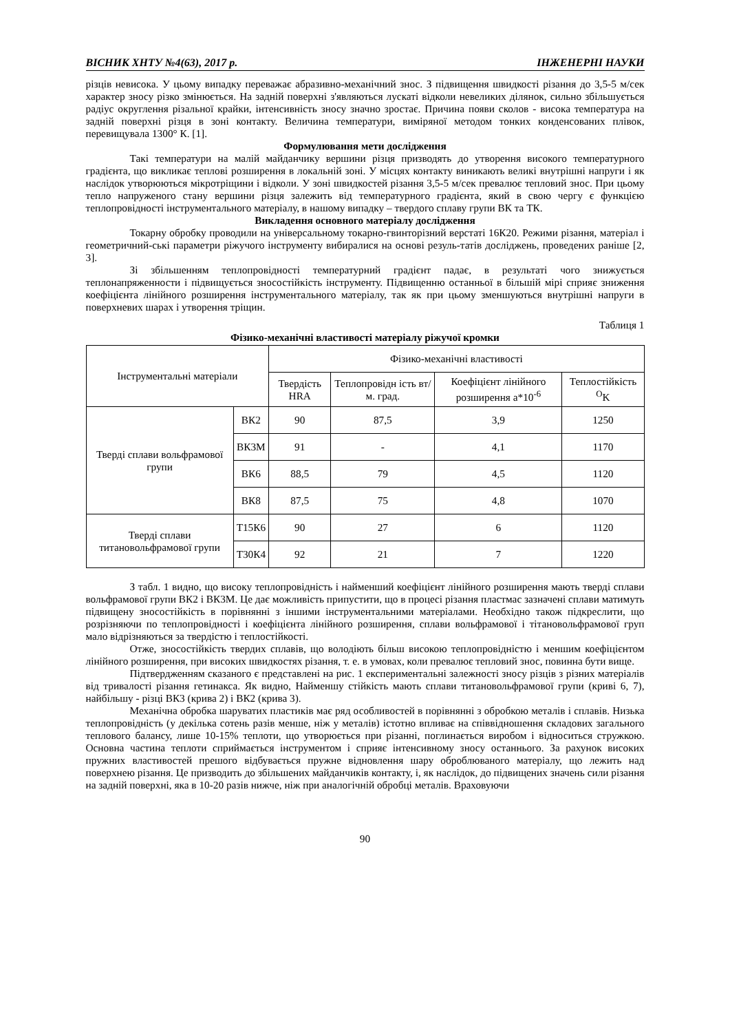ВІСНИК ХНТУ №4(63), 2017 р. ІНЖЕНЕРНІ НАУКИ
різців невисока. У цьому випадку переважає абразивно-механічний знос. З підвищення швидкості різання до 3,5-5 м/сек характер зносу різко змінюється. На задній поверхні з'являються лускаті відколи невеликих ділянок, сильно збільшується радіус округлення різальної крайки, інтенсивність зносу значно зростає. Причина появи сколов - висока температура на задній поверхні різця в зоні контакту. Величина температури, виміряної методом тонких конденсованих плівок, перевищувала 1300° К. [1].
Формулювання мети дослідження
Такі температури на малій майданчику вершини різця призводять до утворення високого температурного градієнта, що викликає теплові розширення в локальній зоні. У місцях контакту виникають великі внутрішні напруги і як наслідок утворюються мікротріщини і відколи. У зоні швидкостей різання 3,5-5 м/сек превалює тепловий знос. При цьому тепло напруженого стану вершини різця залежить від температурного градієнта, який в свою чергу є функцією теплопровідності інструментального матеріалу, в нашому випадку – твердого сплаву групи ВК та ТК.
Викладення основного матеріалу дослідження
Токарну обробку проводили на універсальному токарно-гвинторізний верстаті 16К20. Режими різання, матеріал і геометричний-ські параметри ріжучого інструменту вибиралися на основі резуль-татів досліджень, проведених раніше [2, 3].
Зі збільшенням теплопровідності температурний градієнт падає, в результаті чого знижується теплонапряженности і підвищується зносостійкість інструменту. Підвищенню останньої в більшій мірі сприяє зниження коефіцієнта лінійного розширення інструментального матеріалу, так як при цьому зменшуються внутрішні напруги в поверхневих шарах і утворення тріщин.
Таблиця 1
Фізико-механічні властивості матеріалу ріжучої кромки
| Інструментальні матеріали | | Фізико-механічні властивості | | | |
| --- | --- | --- | --- | --- | --- |
| | | Твердість HRA | Теплопровідн ість вт/м. град. | Коефіцієнт лінійного розширення а*10<sup>-6</sup> | Теплостійкість <sup>O</sup>K |
| Тверді сплави вольфрамової групи | ВК2 | 90 | 87,5 | 3,9 | 1250 |
| | ВК3М | 91 | - | 4,1 | 1170 |
| | ВК6 | 88,5 | 79 | 4,5 | 1120 |
| | ВК8 | 87,5 | 75 | 4,8 | 1070 |
| Тверді сплави титановольфрамової групи | Т15К6 | 90 | 27 | 6 | 1120 |
| | Т30К4 | 92 | 21 | 7 | 1220 |
З табл. 1 видно, що високу теплопровідність і найменший коефіцієнт лінійного розширення мають тверді сплави вольфрамової групи ВК2 і ВК3М. Це дає можливість припустити, що в процесі різання пластмас зазначені сплави матимуть підвищену зносостійкість в порівнянні з іншими інструментальними матеріалами. Необхідно також підкреслити, що розрізняючи по теплопровідності і коефіцієнта лінійного розширення, сплави вольфрамової і тітановольфрамової груп мало відрізняються за твердістю і теплостійкості.
Отже, зносостійкість твердих сплавів, що володіють більш високою теплопровідністю і меншим коефіцієнтом лінійного розширення, при високих швидкостях різання, т. е. в умовах, коли превалює тепловий знос, повинна бути вище.
Підтвердженням сказаного є представлені на рис. 1 експериментальні залежності зносу різців з різних матеріалів від тривалості різання гетинакса. Як видно, Найменшу стійкість мають сплави титановольфрамової групи (криві 6, 7), найбільшу - різці ВК3 (крива 2) і ВК2 (крива 3).
Механічна обробка шаруватих пластиків має ряд особливостей в порівнянні з обробкою металів і сплавів. Низька теплопровідність (у декілька сотень разів менше, ніж у металів) істотно впливає на співвідношення складових загального теплового балансу, лише 10-15% теплоти, що утворюється при різанні, поглинається виробом і відноситься стружкою. Основна частина теплоти сприймається інструментом і сприяє інтенсивному зносу останнього. За рахунок високих пружних властивостей прешого відбувається пружне відновлення шару оброблюваного матеріалу, що лежить над поверхнею різання. Це призводить до збільшених майданчиків контакту, і, як наслідок, до підвищених значень сили різання на задній поверхні, яка в 10-20 разів нижче, ніж при аналогічній обробці металів. Враховуючи
90